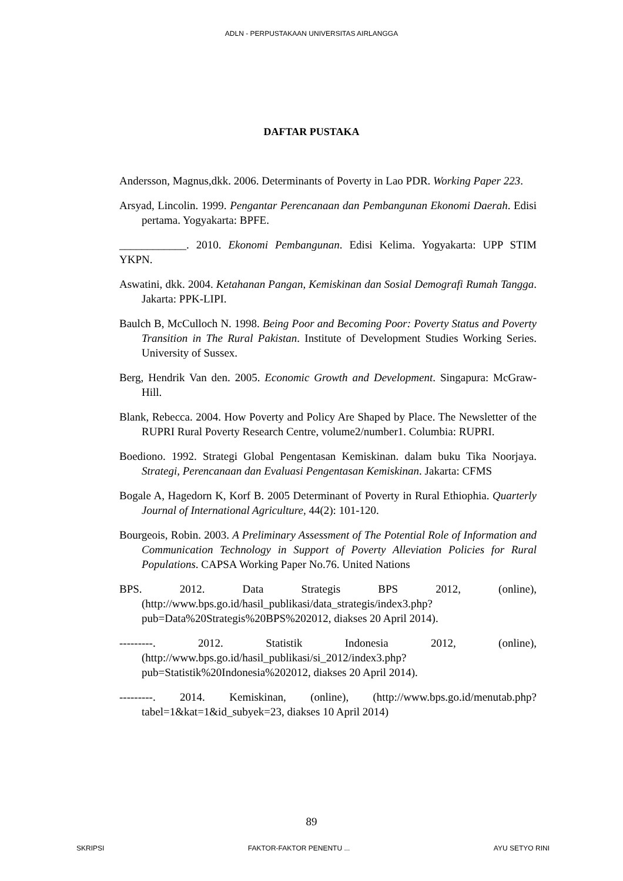ADLN - PERPUSTAKAAN UNIVERSITAS AIRLANGGA
DAFTAR PUSTAKA
Andersson, Magnus,dkk. 2006. Determinants of Poverty in Lao PDR. Working Paper 223.
Arsyad, Lincolin. 1999. Pengantar Perencanaan dan Pembangunan Ekonomi Daerah. Edisi pertama. Yogyakarta: BPFE.
____________. 2010. Ekonomi Pembangunan. Edisi Kelima. Yogyakarta: UPP STIM YKPN.
Aswatini, dkk. 2004. Ketahanan Pangan, Kemiskinan dan Sosial Demografi Rumah Tangga. Jakarta: PPK-LIPI.
Baulch B, McCulloch N. 1998. Being Poor and Becoming Poor: Poverty Status and Poverty Transition in The Rural Pakistan. Institute of Development Studies Working Series. University of Sussex.
Berg, Hendrik Van den. 2005. Economic Growth and Development. Singapura: McGraw-Hill.
Blank, Rebecca. 2004. How Poverty and Policy Are Shaped by Place. The Newsletter of the RUPRI Rural Poverty Research Centre, volume2/number1. Columbia: RUPRI.
Boediono. 1992. Strategi Global Pengentasan Kemiskinan. dalam buku Tika Noorjaya. Strategi, Perencanaan dan Evaluasi Pengentasan Kemiskinan. Jakarta: CFMS
Bogale A, Hagedorn K, Korf B. 2005 Determinant of Poverty in Rural Ethiophia. Quarterly Journal of International Agriculture, 44(2): 101-120.
Bourgeois, Robin. 2003. A Preliminary Assessment of The Potential Role of Information and Communication Technology in Support of Poverty Alleviation Policies for Rural Populations. CAPSA Working Paper No.76. United Nations
BPS. 2012. Data Strategis BPS 2012, (online), (http://www.bps.go.id/hasil_publikasi/data_strategis/index3.php?pub=Data%20Strategis%20BPS%202012, diakses 20 April 2014).
---------. 2012. Statistik Indonesia 2012, (online), (http://www.bps.go.id/hasil_publikasi/si_2012/index3.php?pub=Statistik%20Indonesia%202012, diakses 20 April 2014).
---------. 2014. Kemiskinan, (online), (http://www.bps.go.id/menutab.php?tabel=1&kat=1&id_subyek=23, diakses 10 April 2014)
89
SKRIPSI FAKTOR-FAKTOR PENENTU ... AYU SETYO RINI